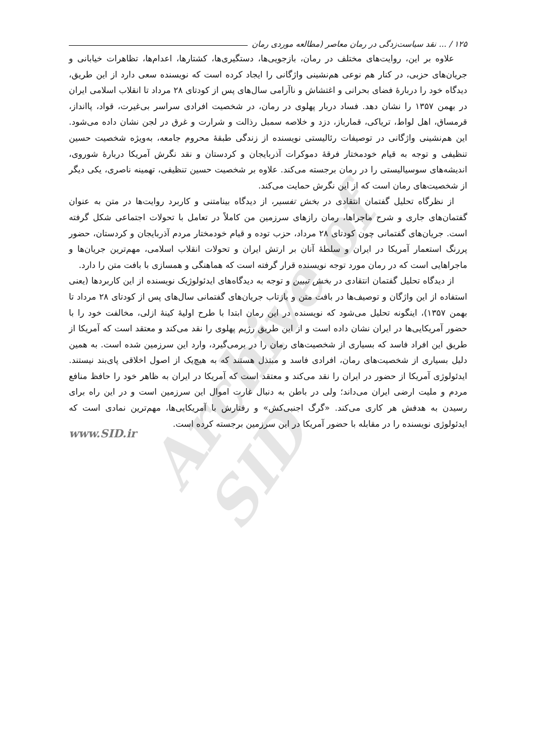Archive of SID
۱۲۵ / ... نقد سیاست‌زدگی در رمان معاصر (مطالعه موردی رمان
علاوه بر این، روایت‌های مختلف در رمان، بازجویی‌ها، دستگیری‌ها، کشتارها، اعدام‌ها، تظاهرات خیابانی و جریان‌های حزبی، در کنار هم نوعی هم‌نشینی واژگانی را ایجاد کرده است که نویسنده سعی دارد از این طریق، دیدگاه خود را دربارهٔ فضای بحرانی و اغتشاش و ناآرامی سال‌های پس از کودتای ۲۸ مرداد تا انقلاب اسلامی ایران در بهمن ۱۳۵۷ را نشان دهد. فساد دربار پهلوی در رمان، در شخصیت افرادی سراسر بی‌غیرت، قواد، پاانداز، قرمساق، اهل لواط، تریاکی، قمارباز، دزد و خلاصه سمبل رذالت و شرارت و غرق در لجن نشان داده می‌شود. این هم‌نشینی واژگانی در توصیفات رئالیستی نویسنده از زندگی طبقهٔ محروم جامعه، به‌ویژه شخصیت حسین تنظیفی و توجه به قیام خودمختار فرقهٔ دموکرات آذربایجان و کردستان و نقد نگرش آمریکا دربارهٔ شوروی، اندیشه‌های سوسیالیستی را در رمان برجسته می‌کند. علاوه بر شخصیت حسین تنظیفی، تهمینه ناصری، یکی دیگر از شخصیت‌های رمان است که از این نگرش حمایت می‌کند.
از نظرگاه تحلیل گفتمان انتقادی در بخش تفسیر، از دیدگاه بینامتنی و کاربرد روایت‌ها در متن به عنوان گفتمان‌های جاری و شرح ماجراها، رمان رازهای سرزمین من کاملاً در تعامل با تحولات اجتماعی شکل گرفته است. جریان‌های گفتمانی چون کودتای ۲۸ مرداد، حزب توده و قیام خودمختار مردم آذربایجان و کردستان، حضور پررنگ استعمار آمریکا در ایران و سلطهٔ آنان بر ارتش ایران و تحولات انقلاب اسلامی، مهم‌ترین جریان‌ها و ماجراهایی است که در رمان مورد توجه نویسنده قرار گرفته است که هماهنگی و همسازی با بافت متن را دارد.
از دیدگاه تحلیل گفتمان انتقادی در بخش تبیین و توجه به دیدگاه‌های ایدئولوژیک نویسنده از این کاربردها (یعنی استفاده از این واژگان و توصیف‌ها در بافت متن و بازتاب جریان‌های گفتمانی سال‌های پس از کودتای ۲۸ مرداد تا بهمن ۱۳۵۷)، اینگونه تحلیل می‌شود که نویسنده در این رمان ابتدا با طرح اولیهٔ کینهٔ ازلی، مخالفت خود را با حضور آمریکایی‌ها در ایران نشان داده است و از این طریق رژیم پهلوی را نقد می‌کند و معتقد است که آمریکا از طریق این افراد فاسد که بسیاری از شخصیت‌های رمان را در برمی‌گیرد، وارد این سرزمین شده است. به همین دلیل بسیاری از شخصیت‌های رمان، افرادی فاسد و مبتذل هستند که به هیچ‌یک از اصول اخلاقی پای‌بند نیستند. ایدئولوژی آمریکا از حضور در ایران را نقد می‌کند و معتقد است که آمریکا در ایران به ظاهر خود را حافظ منافع مردم و ملیت ارضی ایران می‌داند؛ ولی در باطن به دنبال غارت اموال این سرزمین است و در این راه برای رسیدن به هدفش هر کاری می‌کند. «گرگ اجنبی‌کش» و رفتارش با آمریکایی‌ها، مهم‌ترین نمادی است که ایدئولوژی نویسنده را در مقابله با حضور آمریکا در این سرزمین برجسته کرده است.
www.SID.ir